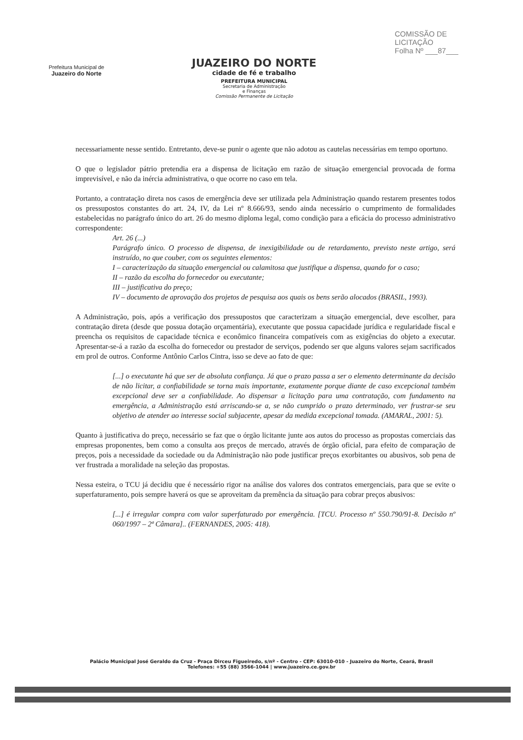Prefeitura Municipal de
Juazeiro do Norte
JUAZEIRO DO NORTE
cidade de fé e trabalho
PREFEITURA MUNICIPAL
Secretaria de Administração
e Finanças
Comissão Permanente de Licitação
COMISSÃO DE LICITAÇÃO
Folha Nº ___87___
necessariamente nesse sentido. Entretanto, deve-se punir o agente que não adotou as cautelas necessárias em tempo oportuno.
O que o legislador pátrio pretendia era a dispensa de licitação em razão de situação emergencial provocada de forma imprevisível, e não da inércia administrativa, o que ocorre no caso em tela.
Portanto, a contratação direta nos casos de emergência deve ser utilizada pela Administração quando restarem presentes todos os pressupostos constantes do art. 24, IV, da Lei nº 8.666/93, sendo ainda necessário o cumprimento de formalidades estabelecidas no parágrafo único do art. 26 do mesmo diploma legal, como condição para a eficácia do processo administrativo correspondente:
Art. 26 (...)
Parágrafo único. O processo de dispensa, de inexigibilidade ou de retardamento, previsto neste artigo, será instruído, no que couber, com os seguintes elementos:
I – caracterização da situação emergencial ou calamitosa que justifique a dispensa, quando for o caso;
II – razão da escolha do fornecedor ou executante;
III – justificativa do preço;
IV – documento de aprovação dos projetos de pesquisa aos quais os bens serão alocados (BRASIL, 1993).
A Administração, pois, após a verificação dos pressupostos que caracterizam a situação emergencial, deve escolher, para contratação direta (desde que possua dotação orçamentária), executante que possua capacidade jurídica e regularidade fiscal e preencha os requisitos de capacidade técnica e econômico financeira compatíveis com as exigências do objeto a executar. Apresentar-se-á a razão da escolha do fornecedor ou prestador de serviços, podendo ser que alguns valores sejam sacrificados em prol de outros. Conforme Antônio Carlos Cintra, isso se deve ao fato de que:
[...] o executante há que ser de absoluta confiança. Já que o prazo passa a ser o elemento determinante da decisão de não licitar, a confiabilidade se torna mais importante, exatamente porque diante de caso excepcional também excepcional deve ser a confiabilidade. Ao dispensar a licitação para uma contratação, com fundamento na emergência, a Administração está arriscando-se a, se não cumprido o prazo determinado, ver frustrar-se seu objetivo de atender ao interesse social subjacente, apesar da medida excepcional tomada. (AMARAL, 2001: 5).
Quanto à justificativa do preço, necessário se faz que o órgão licitante junte aos autos do processo as propostas comerciais das empresas proponentes, bem como a consulta aos preços de mercado, através de órgão oficial, para efeito de comparação de preços, pois a necessidade da sociedade ou da Administração não pode justificar preços exorbitantes ou abusivos, sob pena de ver frustrada a moralidade na seleção das propostas.
Nessa esteira, o TCU já decidiu que é necessário rigor na análise dos valores dos contratos emergenciais, para que se evite o superfaturamento, pois sempre haverá os que se aproveitam da premência da situação para cobrar preços abusivos:
[...] é irregular compra com valor superfaturado por emergência. [TCU. Processo nº 550.790/91-8. Decisão nº 060/1997 – 2ª Câmara].. (FERNANDES, 2005: 418).
Palácio Municipal José Geraldo da Cruz - Praça Dirceu Figueiredo, s/nº - Centro - CEP: 63010-010 - Juazeiro do Norte, Ceará, Brasil
Telefones: +55 (88) 3566-1044 | www.juazeiro.ce.gov.br